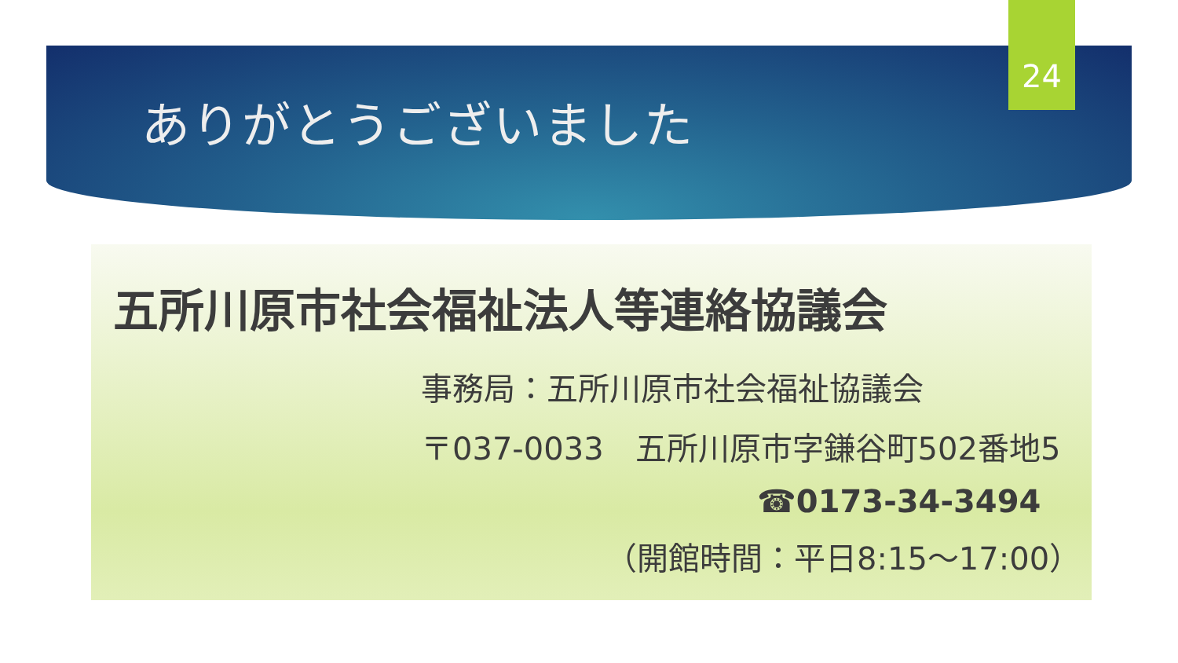ありがとうございました
24
五所川原市社会福祉法人等連絡協議会
事務局：五所川原市社会福祉協議会
〒037-0033　五所川原市字鎌谷町502番地5
☎0173-34-3494
（開館時間：平日8:15～17:00）